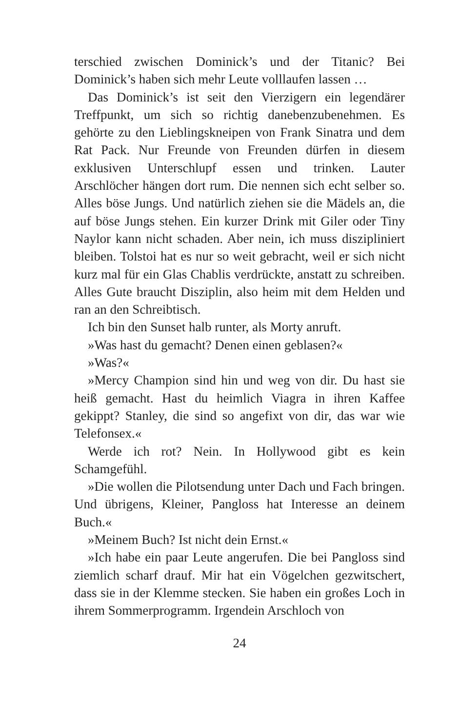terschied zwischen Dominick’s und der Titanic? Bei Dominick’s haben sich mehr Leute volllaufen lassen …
Das Dominick’s ist seit den Vierzigern ein legendärer Treffpunkt, um sich so richtig danebenzubenehmen. Es gehörte zu den Lieblingskneipen von Frank Sinatra und dem Rat Pack. Nur Freunde von Freunden dürfen in diesem exklusiven Unterschlupf essen und trinken. Lauter Arschlöcher hängen dort rum. Die nennen sich echt selber so. Alles böse Jungs. Und natürlich ziehen sie die Mädels an, die auf böse Jungs stehen. Ein kurzer Drink mit Giler oder Tiny Naylor kann nicht schaden. Aber nein, ich muss diszipliniert bleiben. Tolstoi hat es nur so weit gebracht, weil er sich nicht kurz mal für ein Glas Chablis verdrückte, anstatt zu schreiben. Alles Gute braucht Disziplin, also heim mit dem Helden und ran an den Schreibtisch.
Ich bin den Sunset halb runter, als Morty anruft.
»Was hast du gemacht? Denen einen geblasen?«
»Was?«
»Mercy Champion sind hin und weg von dir. Du hast sie heiß gemacht. Hast du heimlich Viagra in ihren Kaffee gekippt? Stanley, die sind so angefixt von dir, das war wie Telefonsex.«
Werde ich rot? Nein. In Hollywood gibt es kein Schamgefühl.
»Die wollen die Pilotsendung unter Dach und Fach bringen. Und übrigens, Kleiner, Pangloss hat Interesse an deinem Buch.«
»Meinem Buch? Ist nicht dein Ernst.«
»Ich habe ein paar Leute angerufen. Die bei Pangloss sind ziemlich scharf drauf. Mir hat ein Vögelchen gezwitschert, dass sie in der Klemme stecken. Sie haben ein großes Loch in ihrem Sommerprogramm. Irgendein Arschloch von
24